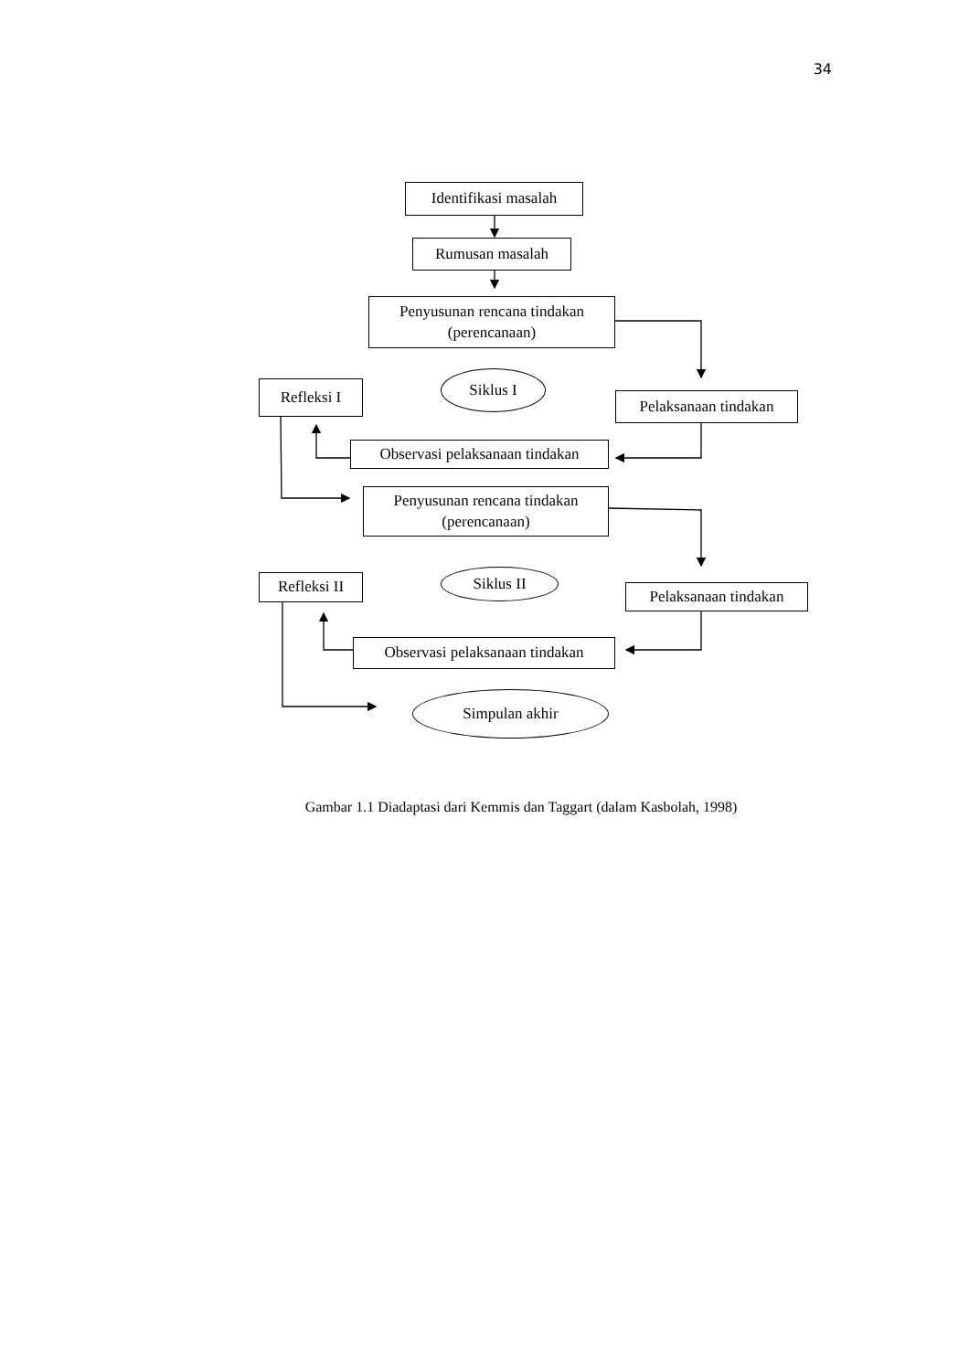34
Identifikasi masalah
Rumusan masalah
Penyusunan rencana tindakan
(perencanaan)
Refleksi I
Siklus I
Pelaksanaan tindakan
Observasi pelaksanaan tindakan
Penyusunan rencana tindakan
(perencanaan)
Refleksi II
Siklus II
Pelaksanaan tindakan
Observasi pelaksanaan tindakan
Simpulan akhir
Gambar 1.1 Diadaptasi dari Kemmis dan Taggart (dalam Kasbolah, 1998)